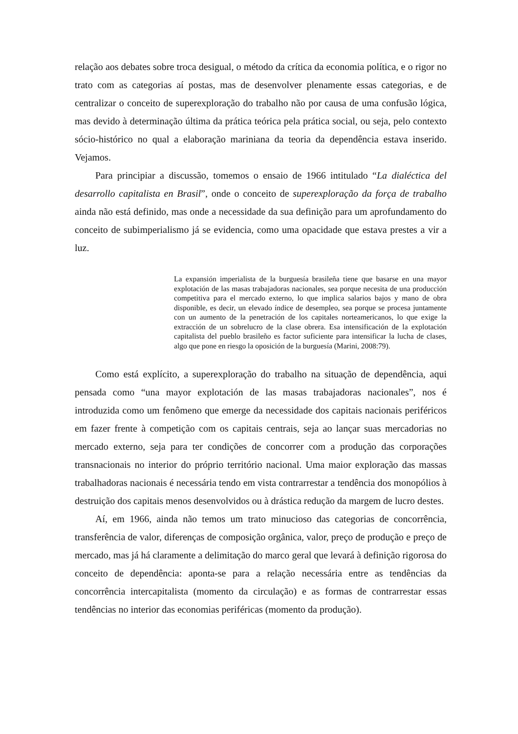relação aos debates sobre troca desigual, o método da crítica da economia política, e o rigor no trato com as categorias aí postas, mas de desenvolver plenamente essas categorias, e de centralizar o conceito de superexploração do trabalho não por causa de uma confusão lógica, mas devido à determinação última da prática teórica pela prática social, ou seja, pelo contexto sócio-histórico no qual a elaboração mariniana da teoria da dependência estava inserido. Vejamos.
Para principiar a discussão, tomemos o ensaio de 1966 intitulado “La dialéctica del desarrollo capitalista en Brasil”, onde o conceito de superexploração da força de trabalho ainda não está definido, mas onde a necessidade da sua definição para um aprofundamento do conceito de subimperialismo já se evidencia, como uma opacidade que estava prestes a vir a luz.
La expansión imperialista de la burguesía brasileña tiene que basarse en una mayor explotación de las masas trabajadoras nacionales, sea porque necesita de una producción competitiva para el mercado externo, lo que implica salarios bajos y mano de obra disponible, es decir, un elevado índice de desempleo, sea porque se procesa juntamente con un aumento de la penetración de los capitales norteamericanos, lo que exige la extracción de un sobrelucro de la clase obrera. Esa intensificación de la explotación capitalista del pueblo brasileño es factor suficiente para intensificar la lucha de clases, algo que pone en riesgo la oposición de la burguesía (Marini, 2008:79).
Como está explícito, a superexploração do trabalho na situação de dependência, aqui pensada como “una mayor explotación de las masas trabajadoras nacionales”, nos é introduzida como um fenômeno que emerge da necessidade dos capitais nacionais periféricos em fazer frente à competição com os capitais centrais, seja ao lançar suas mercadorias no mercado externo, seja para ter condições de concorrer com a produção das corporações transnacionais no interior do próprio território nacional. Uma maior exploração das massas trabalhadoras nacionais é necessária tendo em vista contrarrestar a tendência dos monopólios à destruição dos capitais menos desenvolvidos ou à drástica redução da margem de lucro destes.
Aí, em 1966, ainda não temos um trato minucioso das categorias de concorrência, transferência de valor, diferenças de composição orgânica, valor, preço de produção e preço de mercado, mas já há claramente a delimitação do marco geral que levará à definição rigorosa do conceito de dependência: aponta-se para a relação necessária entre as tendências da concorrência intercapitalista (momento da circulação) e as formas de contrarrestar essas tendências no interior das economias periféricas (momento da produção).